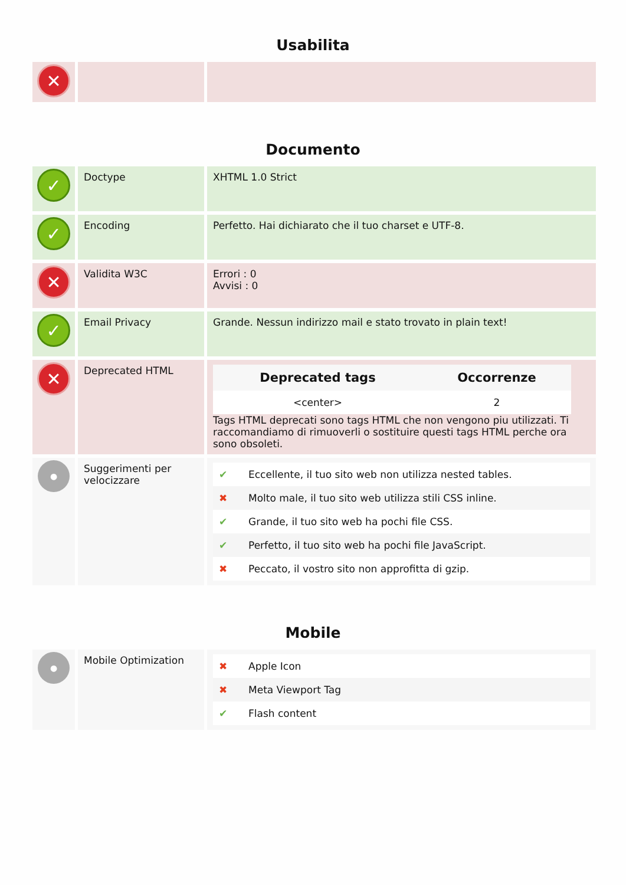Usabilita
✕
Documento
✓
Doctype XHTML 1.0 Strict
✓
Encoding Perfetto. Hai dichiarato che il tuo charset e UTF-8.
✕
Validita W3C Errori : 0
Avvisi : 0
✓
Email Privacy Grande. Nessun indirizzo mail e stato trovato in plain text!
✕
Deprecated HTML
| Deprecated tags | Occorrenze |
| --- | --- |
| <center> | 2 |
Tags HTML deprecati sono tags HTML che non vengono piu utilizzati. Ti raccomandiamo di rimuoverli o sostituire questi tags HTML perche ora sono obsoleti.
●
Suggerimenti per velocizzare
| ✔ | Eccellente, il tuo sito web non utilizza nested tables. |
| ✖ | Molto male, il tuo sito web utilizza stili CSS inline. |
| ✔ | Grande, il tuo sito web ha pochi file CSS. |
| ✔ | Perfetto, il tuo sito web ha pochi file JavaScript. |
| ✖ | Peccato, il vostro sito non approfitta di gzip. |
Mobile
●
Mobile Optimization
| ✖ | Apple Icon |
| ✖ | Meta Viewport Tag |
| ✔ | Flash content |